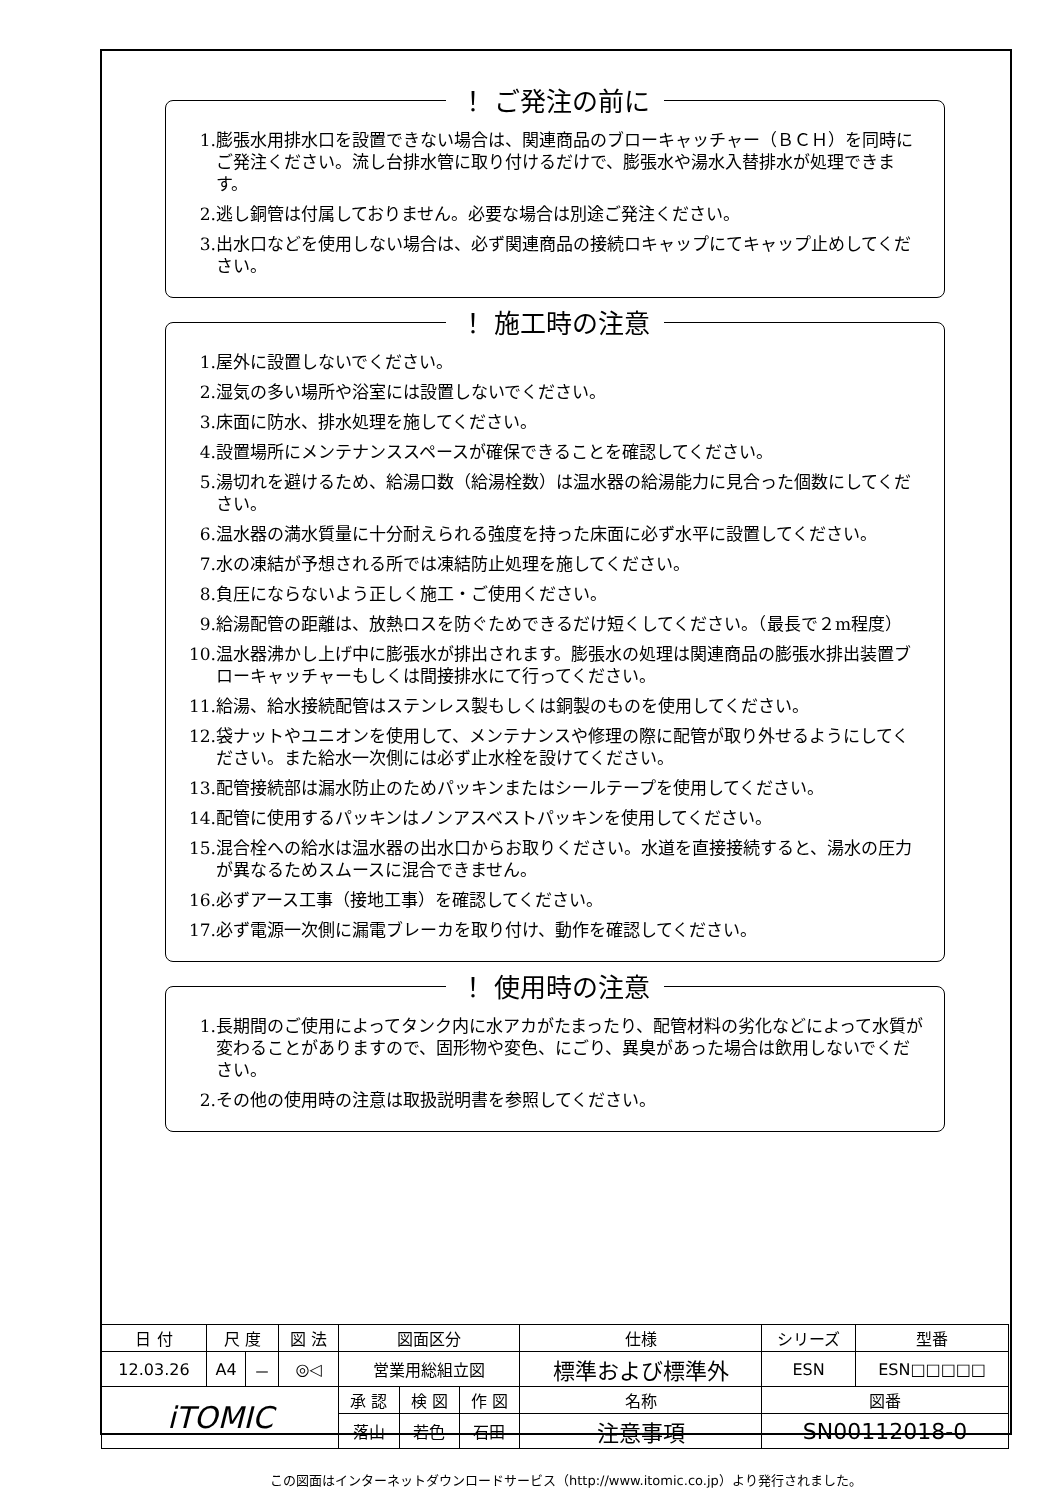！ ご発注の前に
1. 膨張水用排水口を設置できない場合は、関連商品のブローキャッチャー（ＢＣＨ）を同時にご発注ください。流し台排水管に取り付けるだけで、膨張水や湯水入替排水が処理できます。
2. 逃し銅管は付属しておりません。必要な場合は別途ご発注ください。
3. 出水口などを使用しない場合は、必ず関連商品の接続ロキャップにてキャップ止めしてください。
！ 施工時の注意
1. 屋外に設置しないでください。
2. 湿気の多い場所や浴室には設置しないでください。
3. 床面に防水、排水処理を施してください。
4. 設置場所にメンテナンススペースが確保できることを確認してください。
5. 湯切れを避けるため、給湯口数（給湯栓数）は温水器の給湯能力に見合った個数にしてください。
6. 温水器の満水質量に十分耐えられる強度を持った床面に必ず水平に設置してください。
7. 水の凍結が予想される所では凍結防止処理を施してください。
8. 負圧にならないよう正しく施工・ご使用ください。
9. 給湯配管の距離は、放熱ロスを防ぐためできるだけ短くしてください。（最長で２m程度）
10. 温水器沸かし上げ中に膨張水が排出されます。膨張水の処理は関連商品の膨張水排出装置ブローキャッチャーもしくは間接排水にて行ってください。
11. 給湯、給水接続配管はステンレス製もしくは銅製のものを使用してください。
12. 袋ナットやユニオンを使用して、メンテナンスや修理の際に配管が取り外せるようにしてください。また給水一次側には必ず止水栓を設けてください。
13. 配管接続部は漏水防止のためパッキンまたはシールテープを使用してください。
14. 配管に使用するパッキンはノンアスベストパッキンを使用してください。
15. 混合栓への給水は温水器の出水口からお取りください。水道を直接接続すると、湯水の圧力が異なるためスムースに混合できません。
16. 必ずアース工事（接地工事）を確認してください。
17. 必ず電源一次側に漏電ブレーカを取り付け、動作を確認してください。
！ 使用時の注意
1. 長期間のご使用によってタンク内に水アカがたまったり、配管材料の劣化などによって水質が変わることがありますので、固形物や変色、にごり、異臭があった場合は飲用しないでください。
2. その他の使用時の注意は取扱説明書を参照してください。
| 日 付 | 尺 度 | | 図 法 | 図面区分 | | | 仕様 | シリーズ | 型番 |
| 12.03.26 | A4 | － | ◎◁ | 営業用総組立図 | | | 標準および標準外 | ESN | ESN□□□□□ |
| iTOMIC | | | | 承 認 | 検 図 | 作 図 | 名称 | 図番 | |
| | | | | 落山 | 若色 | 石田 | 注意事項 | SN00112018-0 | |
この図面はインターネットダウンロードサービス（http://www.itomic.co.jp）より発行されました。